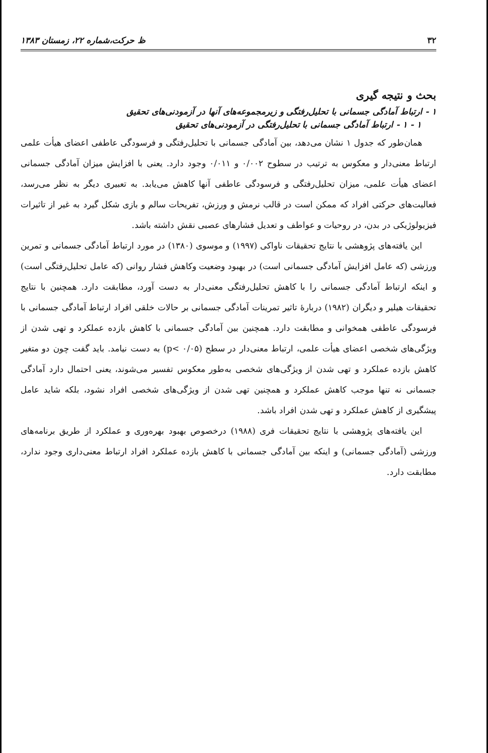۳۲ ظ حرکت،شماره ۲۲، زمستان ۱۳۸۳
بحث و نتیجه گیری
۱ - ارتباط آمادگی جسمانی با تحلیل‌رفتگی و زیرمجموعه‌های آنها در آزمودنی‌های تحقیق
۱ - ۱ - ارتباط آمادگی جسمانی با تحلیل‌رفتگی در آزمودنی‌های تحقیق
همان‌طور که جدول ۱ نشان می‌دهد، بین آمادگی جسمانی با تحلیل‌رفتگی و فرسودگی عاطفی اعضای هیأت علمی ارتباط معنی‌دار و معکوس به ترتیب در سطوح ۰/۰۰۲ و ۰/۰۱۱ وجود دارد. یعنی با افزایش میزان آمادگی جسمانی اعضای هیأت علمی، میزان تحلیل‌رفتگی و فرسودگی عاطفی آنها کاهش می‌یابد. به تعبیری دیگر به نظر می‌رسد، فعالیت‌های حرکتی افراد که ممکن است در قالب نرمش و ورزش، تفریحات سالم و بازی شکل گیرد به غیر از تاثیرات فیزیولوژیکی در بدن، در روحیات و عواطف و تعدیل فشارهای عصبی نقش داشته باشد.
این یافته‌های پژوهشی با نتایج تحقیقات ناواکی (۱۹۹۷) و موسوی (۱۳۸۰) در مورد ارتباط آمادگی جسمانی و تمرین ورزشی (که عامل افزایش آمادگی جسمانی است) در بهبود وضعیت وکاهش فشار روانی (که عامل تحلیل‌رفتگی است) و اینکه ارتباط آمادگی جسمانی را با کاهش تحلیل‌رفتگی معنی‌دار به دست آورد، مطابقت دارد. همچنین با نتایج تحقیقات هیلیر و دیگران (۱۹۸۲) دربارهٔ تاثیر تمرینات آمادگی جسمانی بر حالات خلقی افراد ارتباط آمادگی جسمانی با فرسودگی عاطفی همخوانی و مطابقت دارد. همچنین بین آمادگی جسمانی با کاهش بازده عملکرد و تهی شدن از ویژگی‌های شخصی اعضای هیأت علمی، ارتباط معنی‌دار در سطح (p< ۰/۰۵) به دست نیامد. باید گفت چون دو متغیر کاهش بازده عملکرد و تهی شدن از ویژگی‌های شخصی به‌طور معکوس تفسیر می‌شوند، یعنی احتمال دارد آمادگی جسمانی نه تنها موجب کاهش عملکرد و همچنین تهی شدن از ویژگی‌های شخصی افراد نشود، بلکه شاید عامل پیشگیری از کاهش عملکرد و تهی شدن افراد باشد.
این یافته‌های پژوهشی با نتایج تحقیقات فری (۱۹۸۸) درخصوص بهبود بهره‌وری و عملکرد از طریق برنامه‌های ورزشی (آمادگی جسمانی) و اینکه بین آمادگی جسمانی با کاهش بازده عملکرد افراد ارتباط معنی‌داری وجود ندارد، مطابقت دارد.